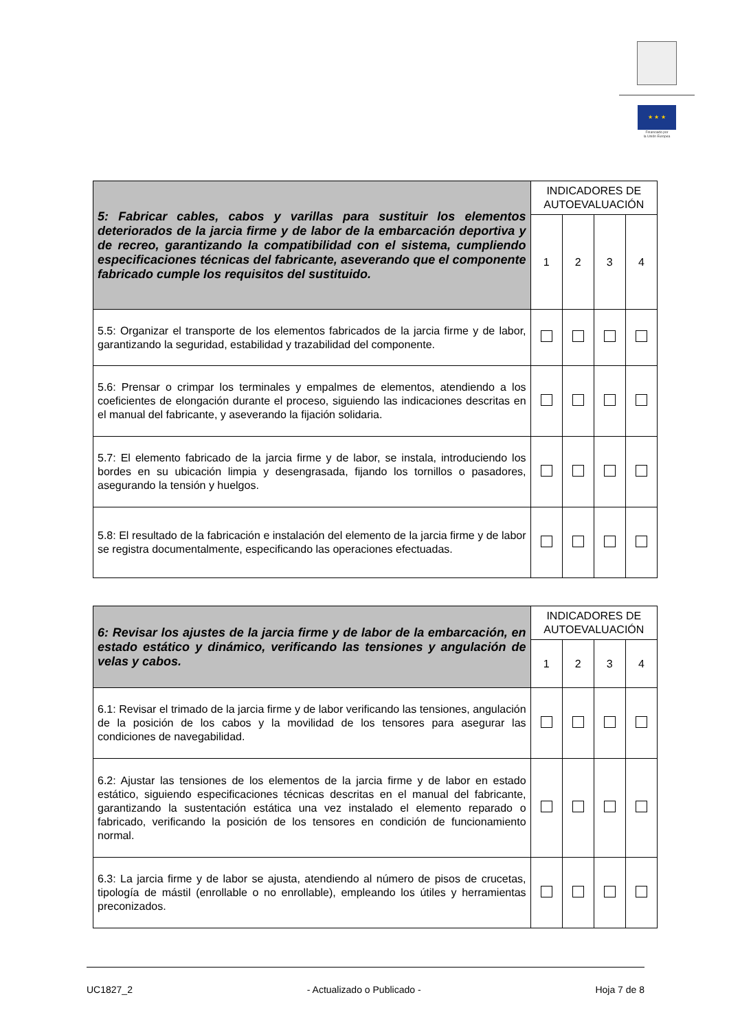★ ★ ★
Financiado por
la Unión Europea
| 5: Fabricar cables, cabos y varillas para sustituir los elementos deteriorados de la jarcia firme y de labor de la embarcación deportiva y de recreo, garantizando la compatibilidad con el sistema, cumpliendo especificaciones técnicas del fabricante, aseverando que el componente fabricado cumple los requisitos del sustituido. | INDICADORES DE AUTOEVALUACIÓN | | | |
| | 1 | 2 | 3 | 4 |
| 5.5: Organizar el transporte de los elementos fabricados de la jarcia firme y de labor, garantizando la seguridad, estabilidad y trazabilidad del componente. | | | | |
| 5.6: Prensar o crimpar los terminales y empalmes de elementos, atendiendo a los coeficientes de elongación durante el proceso, siguiendo las indicaciones descritas en el manual del fabricante, y aseverando la fijación solidaria. | | | | |
| 5.7: El elemento fabricado de la jarcia firme y de labor, se instala, introduciendo los bordes en su ubicación limpia y desengrasada, fijando los tornillos o pasadores, asegurando la tensión y huelgos. | | | | |
| 5.8: El resultado de la fabricación e instalación del elemento de la jarcia firme y de labor se registra documentalmente, especificando las operaciones efectuadas. | | | | |
| 6: Revisar los ajustes de la jarcia firme y de labor de la embarcación, en estado estático y dinámico, verificando las tensiones y angulación de velas y cabos. | INDICADORES DE AUTOEVALUACIÓN | | | |
| | 1 | 2 | 3 | 4 |
| 6.1: Revisar el trimado de la jarcia firme y de labor verificando las tensiones, angulación de la posición de los cabos y la movilidad de los tensores para asegurar las condiciones de navegabilidad. | | | | |
| 6.2: Ajustar las tensiones de los elementos de la jarcia firme y de labor en estado estático, siguiendo especificaciones técnicas descritas en el manual del fabricante, garantizando la sustentación estática una vez instalado el elemento reparado o fabricado, verificando la posición de los tensores en condición de funcionamiento normal. | | | | |
| 6.3: La jarcia firme y de labor se ajusta, atendiendo al número de pisos de crucetas, tipología de mástil (enrollable o no enrollable), empleando los útiles y herramientas preconizados. | | | | |
UC1827_2 - Actualizado o Publicado - Hoja 7 de 8